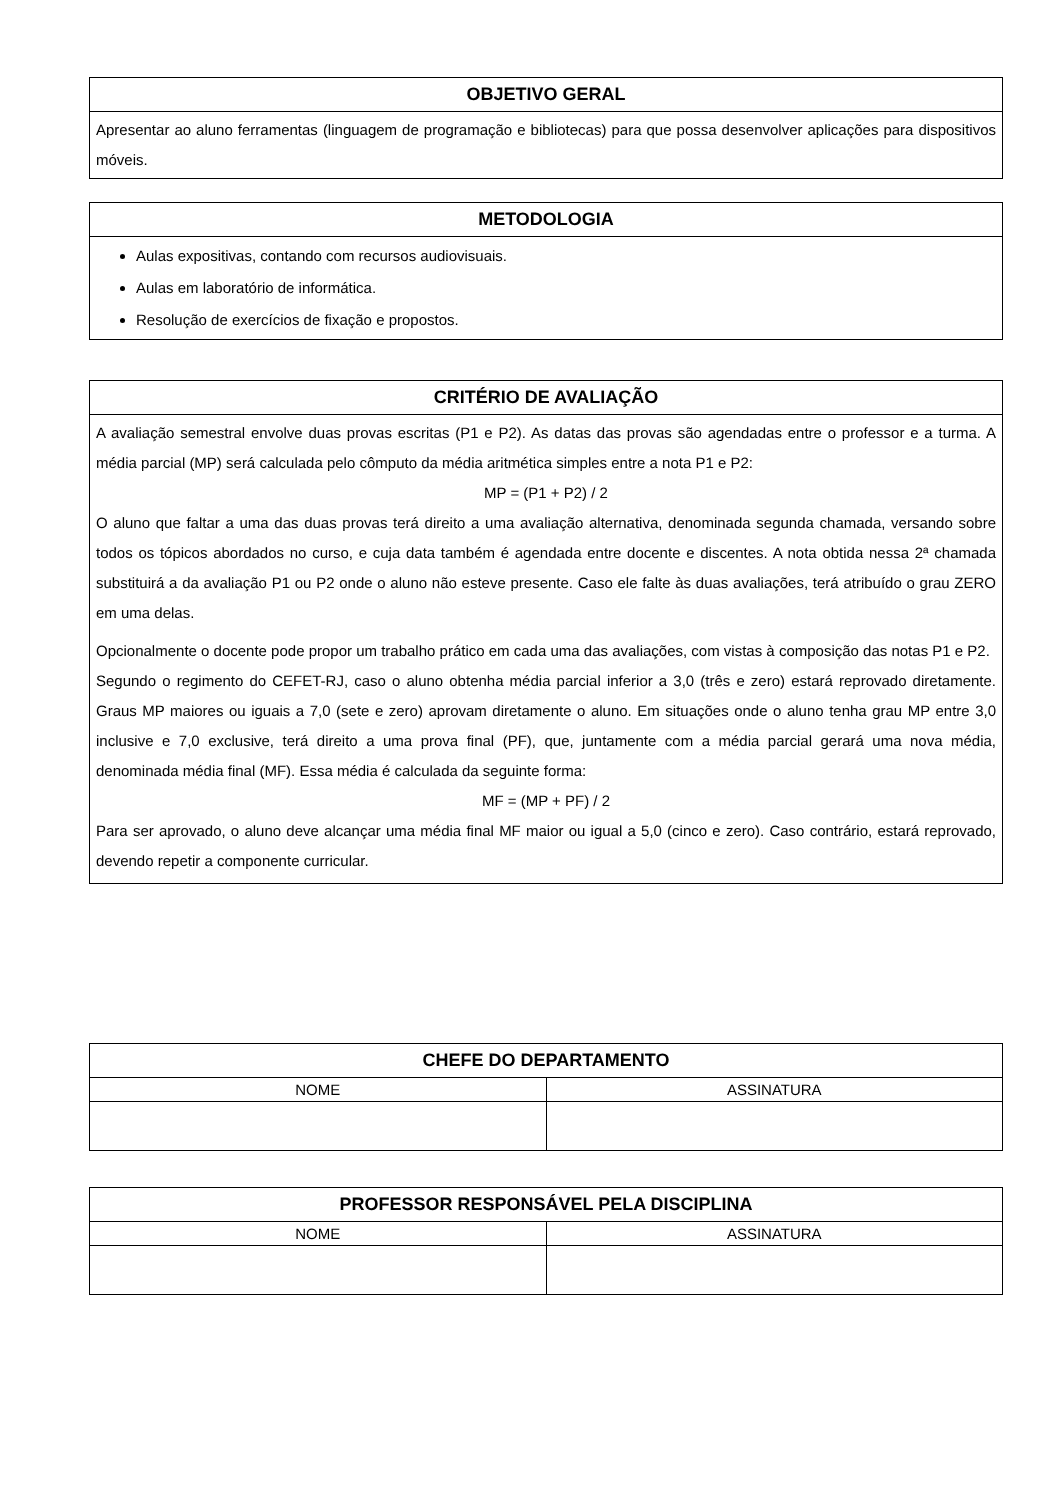| OBJETIVO GERAL |
| --- |
| Apresentar ao aluno ferramentas (linguagem de programação e bibliotecas) para que possa desenvolver aplicações para dispositivos móveis. |
| METODOLOGIA |
| --- |
| Aulas expositivas, contando com recursos audiovisuais. Aulas em laboratório de informática. Resolução de exercícios de fixação e propostos. |
| CRITÉRIO DE AVALIAÇÃO |
| --- |
| A avaliação semestral envolve duas provas escritas (P1 e P2). As datas das provas são agendadas entre o professor e a turma. A média parcial (MP) será calculada pelo cômputo da média aritmética simples entre a nota P1 e P2: MP = (P1 + P2) / 2 O aluno que faltar a uma das duas provas terá direito a uma avaliação alternativa, denominada segunda chamada, versando sobre todos os tópicos abordados no curso, e cuja data também é agendada entre docente e discentes. A nota obtida nessa 2ª chamada substituirá a da avaliação P1 ou P2 onde o aluno não esteve presente. Caso ele falte às duas avaliações, terá atribuído o grau ZERO em uma delas. Opcionalmente o docente pode propor um trabalho prático em cada uma das avaliações, com vistas à composição das notas P1 e P2. Segundo o regimento do CEFET-RJ, caso o aluno obtenha média parcial inferior a 3,0 (três e zero) estará reprovado diretamente. Graus MP maiores ou iguais a 7,0 (sete e zero) aprovam diretamente o aluno. Em situações onde o aluno tenha grau MP entre 3,0 inclusive e 7,0 exclusive, terá direito a uma prova final (PF), que, juntamente com a média parcial gerará uma nova média, denominada média final (MF). Essa média é calculada da seguinte forma: MF = (MP + PF) / 2 Para ser aprovado, o aluno deve alcançar uma média final MF maior ou igual a 5,0 (cinco e zero). Caso contrário, estará reprovado, devendo repetir a componente curricular. |
| CHEFE DO DEPARTAMENTO | |
| --- | --- |
| NOME | ASSINATURA |
| PROFESSOR RESPONSÁVEL PELA DISCIPLINA | |
| --- | --- |
| NOME | ASSINATURA |